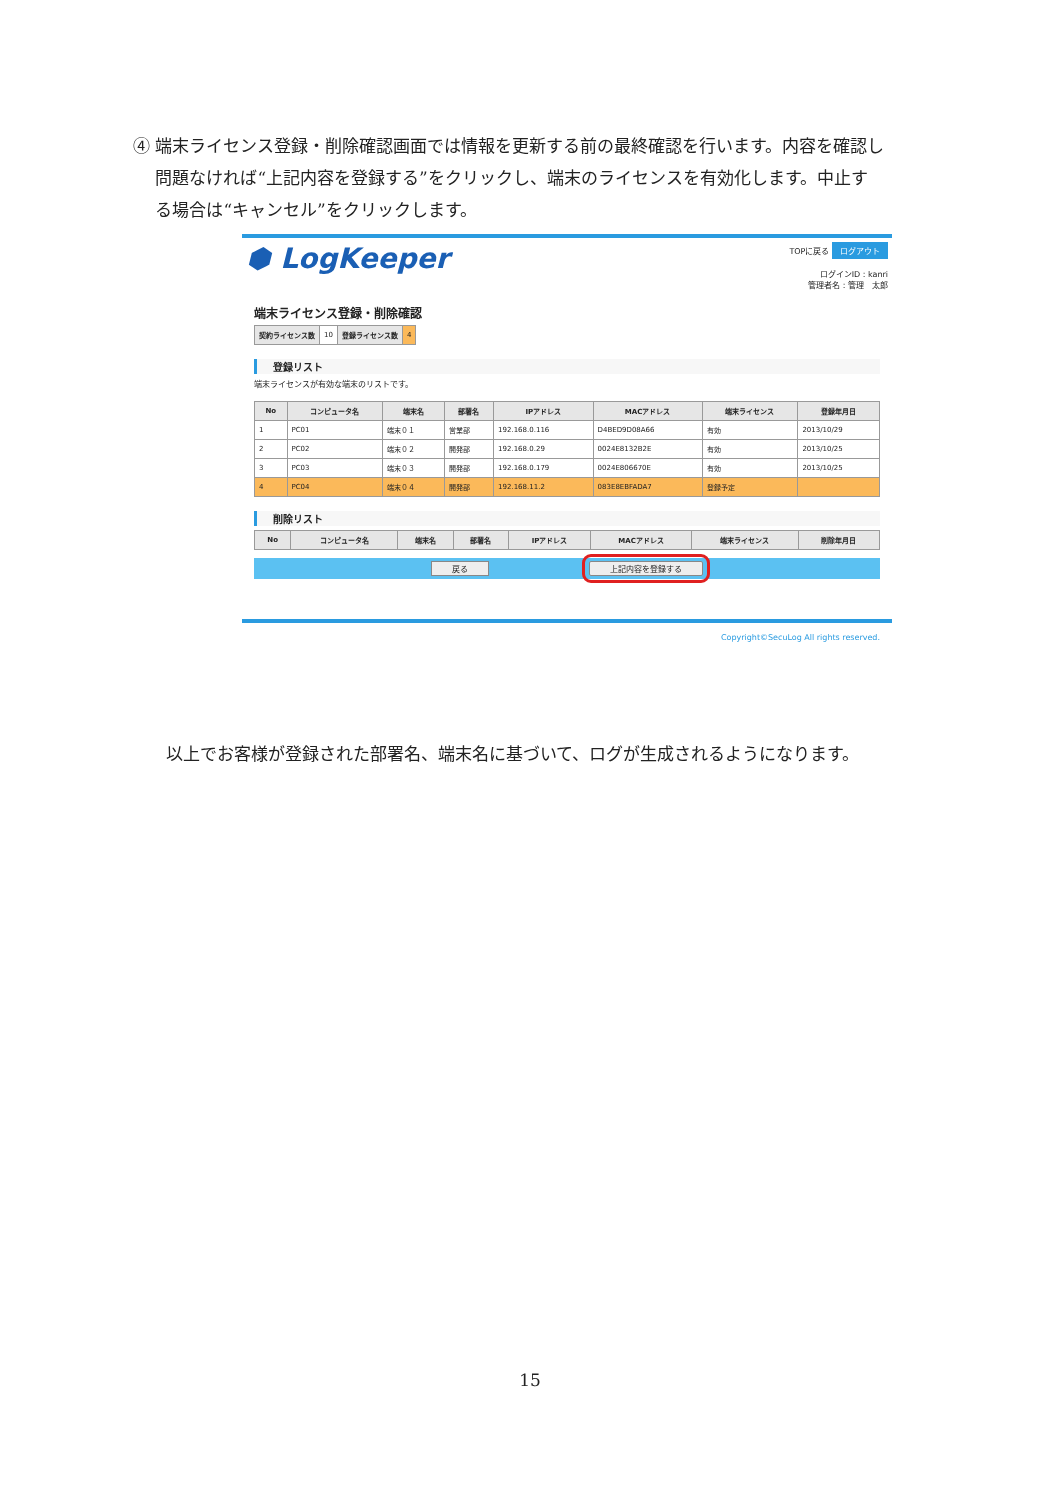④ 端末ライセンス登録・削除確認画面では情報を更新する前の最終確認を行います。内容を確認し
　 問題なければ“上記内容を登録する”をクリックし、端末のライセンスを有効化します。中止す
　 る場合は“キャンセル”をクリックします。
⬢ LogKeeper
TOPに戻る ログアウト
ログインID : kanri
管理者名 : 管理　太郎
端末ライセンス登録・削除確認
| 契約ライセンス数 | 10 | 登録ライセンス数 | 4 |
登録リスト
端末ライセンスが有効な端末のリストです。
| No | コンピュータ名 | 端末名 | 部署名 | IPアドレス | MACアドレス | 端末ライセンス | 登録年月日 |
| --- | --- | --- | --- | --- | --- | --- | --- |
| 1 | PC01 | 端末０１ | 営業部 | 192.168.0.116 | D4BED9D08A66 | 有効 | 2013/10/29 |
| 2 | PC02 | 端末０２ | 開発部 | 192.168.0.29 | 0024E8132B2E | 有効 | 2013/10/25 |
| 3 | PC03 | 端末０３ | 開発部 | 192.168.0.179 | 0024E806670E | 有効 | 2013/10/25 |
| 4 | PC04 | 端末０４ | 開発部 | 192.168.11.2 | 083E8EBFADA7 | 登録予定 | |
削除リスト
| No | コンピュータ名 | 端末名 | 部署名 | IPアドレス | MACアドレス | 端末ライセンス | 削除年月日 |
| --- | --- | --- | --- | --- | --- | --- | --- |
戻る 上記内容を登録する
Copyright©SecuLog All rights reserved.
以上でお客様が登録された部署名、端末名に基づいて、ログが生成されるようになります。
15